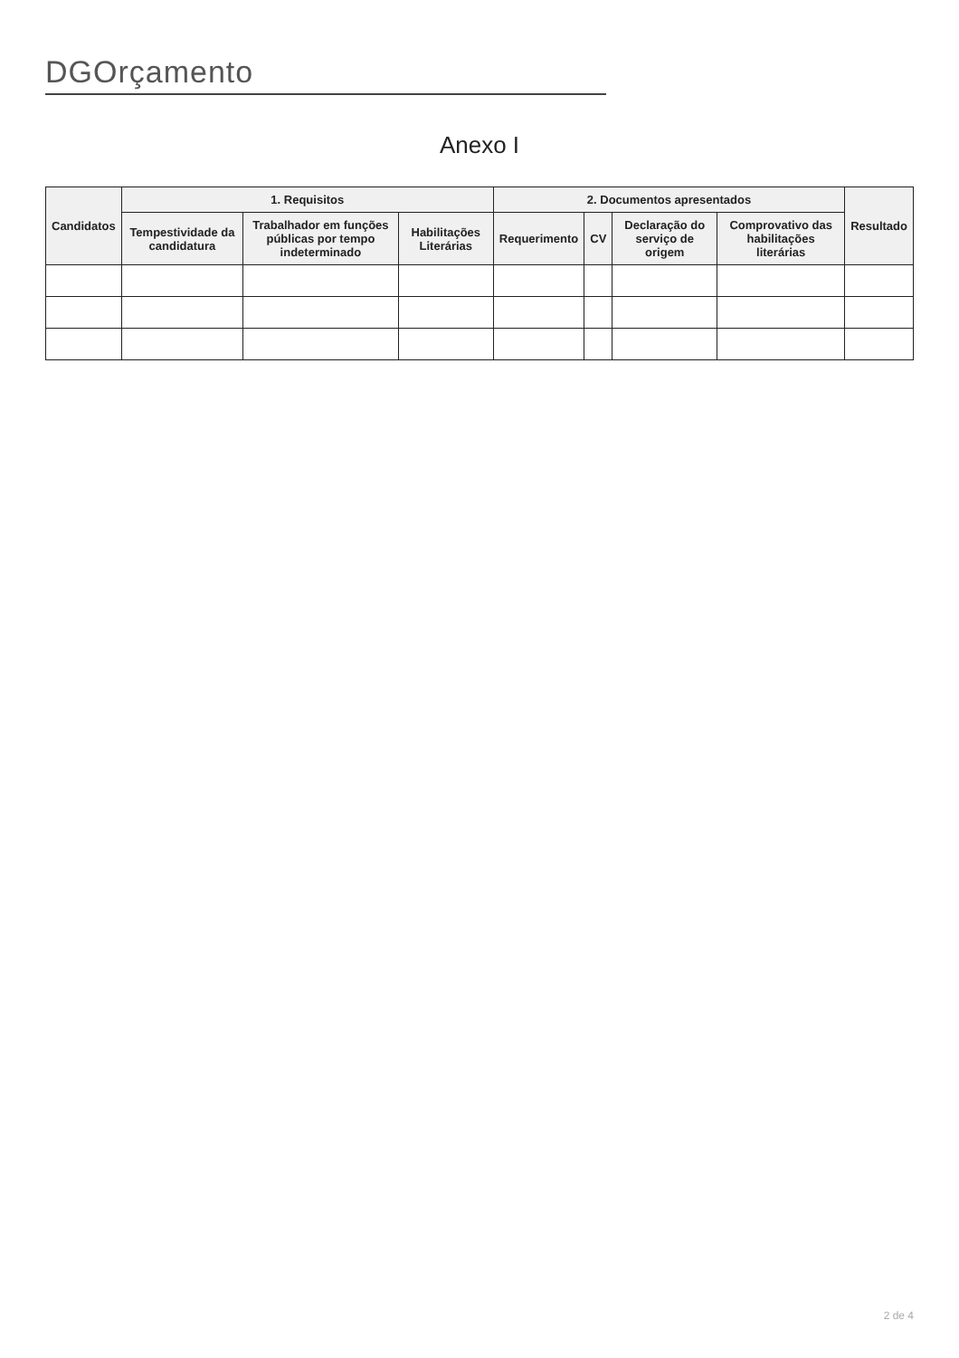DGOrçamento
Anexo I
| Candidatos | 1. Requisitos | | | 2. Documentos apresentados | | | | Resultado |
| --- | --- | --- | --- | --- | --- | --- | --- | --- |
| | Tempestividade da candidatura | Trabalhador em funções públicas por tempo indeterminado | Habilitações Literárias | Requerimento | CV | Declaração do serviço de origem | Comprovativo das habilitações literárias | |
2 de 4